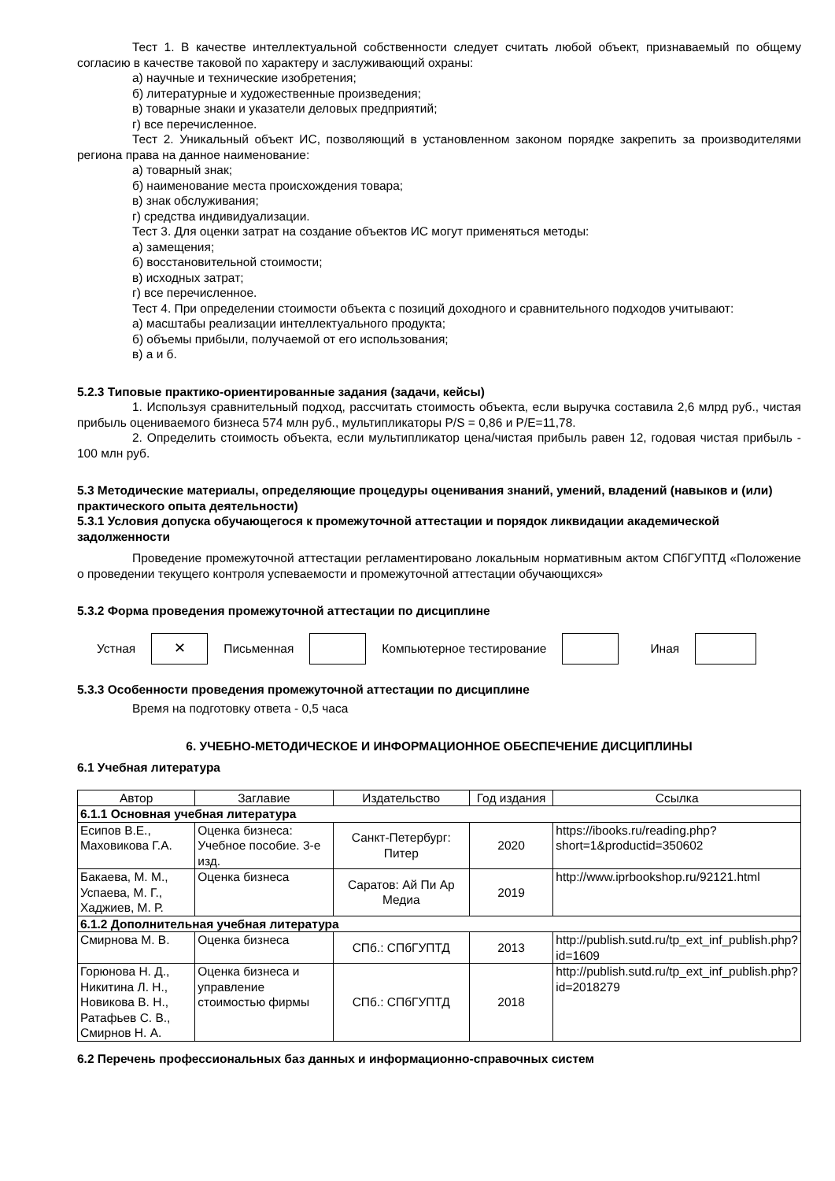Тест 1. В качестве интеллектуальной собственности следует считать любой объект, признаваемый по общему согласию в качестве таковой по характеру и заслуживающий охраны:
а) научные и технические изобретения;
б) литературные и художественные произведения;
в) товарные знаки и указатели деловых предприятий;
г) все перечисленное.
Тест 2. Уникальный объект ИС, позволяющий в установленном законом порядке закрепить за производителями региона права на данное наименование:
а) товарный знак;
б) наименование места происхождения товара;
в) знак обслуживания;
г) средства индивидуализации.
Тест 3. Для оценки затрат на создание объектов ИС могут применяться методы:
а) замещения;
б) восстановительной стоимости;
в) исходных затрат;
г) все перечисленное.
Тест 4. При определении стоимости объекта с позиций доходного и сравнительного подходов учитывают:
а) масштабы реализации интеллектуального продукта;
б) объемы прибыли, получаемой от его использования;
в) а и б.
5.2.3 Типовые практико-ориентированные задания (задачи, кейсы)
1. Используя сравнительный подход, рассчитать стоимость объекта, если выручка составила 2,6 млрд руб., чистая прибыль оцениваемого бизнеса 574 млн руб., мультипликаторы P/S = 0,86 и P/E=11,78.
2. Определить стоимость объекта, если мультипликатор цена/чистая прибыль равен 12, годовая чистая прибыль - 100 млн руб.
5.3 Методические материалы, определяющие процедуры оценивания знаний, умений, владений (навыков и (или) практического опыта деятельности)
5.3.1 Условия допуска обучающегося к промежуточной аттестации и порядок ликвидации академической задолженности
Проведение промежуточной аттестации регламентировано локальным нормативным актом СПбГУПТД «Положение о проведении текущего контроля успеваемости и промежуточной аттестации обучающихся»
5.3.2 Форма проведения промежуточной аттестации по дисциплине
Устная
✕
Письменная Компьютерное тестирование Иная
5.3.3 Особенности проведения промежуточной аттестации по дисциплине
Время на подготовку ответа - 0,5 часа
6. УЧЕБНО-МЕТОДИЧЕСКОЕ И ИНФОРМАЦИОННОЕ ОБЕСПЕЧЕНИЕ ДИСЦИПЛИНЫ
6.1 Учебная литература
| Автор | Заглавие | Издательство | Год издания | Ссылка |
| --- | --- | --- | --- | --- |
| 6.1.1 Основная учебная литература | | | | |
| Есипов В.Е., Маховикова Г.А. | Оценка бизнеса: Учебное пособие. 3-е изд. | Санкт-Петербург: Питер | 2020 | https://ibooks.ru/reading.php?short=1&productid=350602 |
| Бакаева, М. М., Успаева, М. Г., Хаджиев, М. Р. | Оценка бизнеса | Саратов: Ай Пи Ар Медиа | 2019 | http://www.iprbookshop.ru/92121.html |
| 6.1.2 Дополнительная учебная литература | | | | |
| Смирнова М. В. | Оценка бизнеса | СПб.: СПбГУПТД | 2013 | http://publish.sutd.ru/tp_ext_inf_publish.php?id=1609 |
| Горюнова Н. Д., Никитина Л. Н., Новикова В. Н., Ратафьев С. В., Смирнов Н. А. | Оценка бизнеса и управление стоимостью фирмы | СПб.: СПбГУПТД | 2018 | http://publish.sutd.ru/tp_ext_inf_publish.php?id=2018279 |
6.2 Перечень профессиональных баз данных и информационно-справочных систем